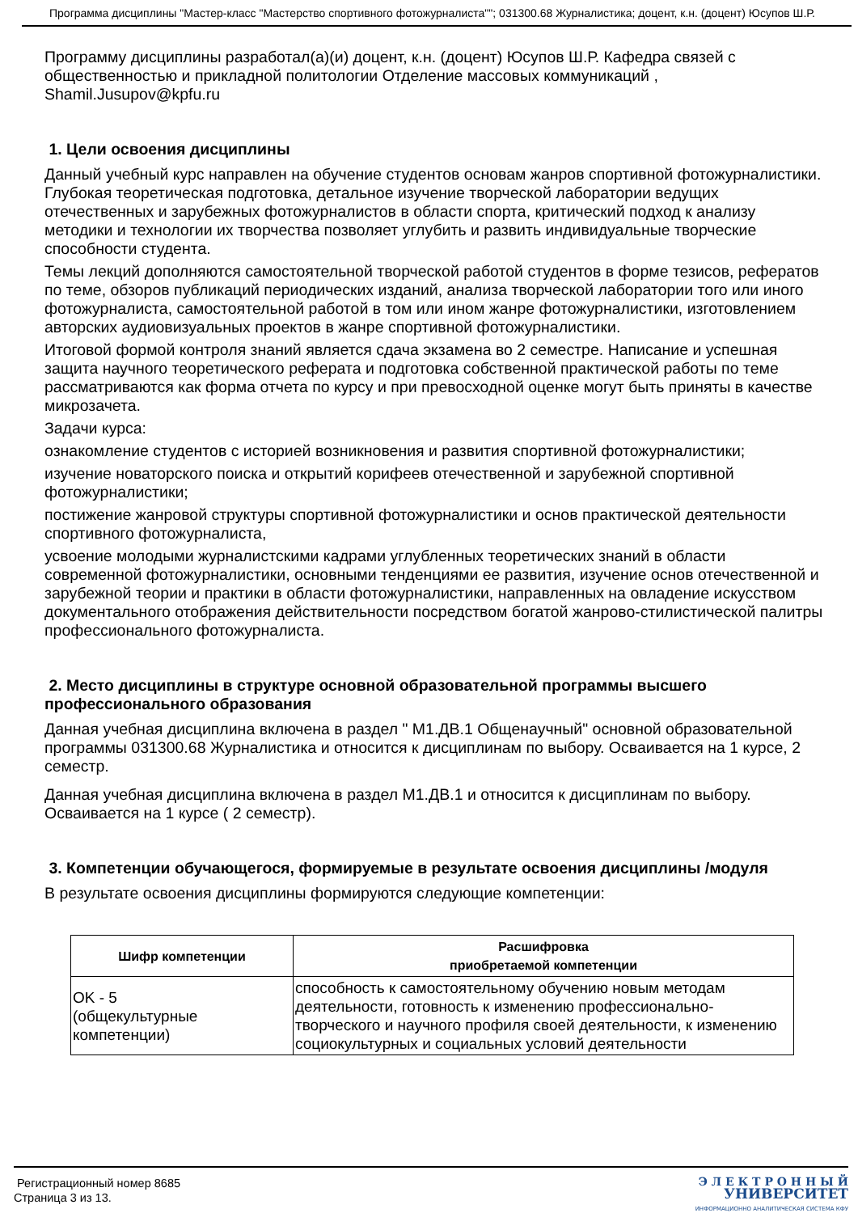Программа дисциплины "Мастер-класс "Мастерство спортивного фотожурналиста""; 031300.68 Журналистика; доцент, к.н. (доцент) Юсупов Ш.Р.
Программу дисциплины разработал(а)(и) доцент, к.н. (доцент) Юсупов Ш.Р. Кафедра связей с общественностью и прикладной политологии Отделение массовых коммуникаций , Shamil.Jusupov@kpfu.ru
1. Цели освоения дисциплины
Данный учебный курс направлен на обучение студентов основам жанров спортивной фотожурналистики. Глубокая теоретическая подготовка, детальное изучение творческой лаборатории ведущих отечественных и зарубежных фотожурналистов в области спорта, критический подход к анализу методики и технологии их творчества позволяет углубить и развить индивидуальные творческие способности студента.
Темы лекций дополняются самостоятельной творческой работой студентов в форме тезисов, рефератов по теме, обзоров публикаций периодических изданий, анализа творческой лаборатории того или иного фотожурналиста, самостоятельной работой в том или ином жанре фотожурналистики, изготовлением авторских аудиовизуальных проектов в жанре спортивной фотожурналистики.
Итоговой формой контроля знаний является сдача экзамена во 2 семестре. Написание и успешная защита научного теоретического реферата и подготовка собственной практической работы по теме рассматриваются как форма отчета по курсу и при превосходной оценке могут быть приняты в качестве микрозачета.
Задачи курса:
ознакомление студентов с историей возникновения и развития спортивной фотожурналистики;
изучение новаторского поиска и открытий корифеев отечественной и зарубежной спортивной фотожурналистики;
постижение жанровой структуры спортивной фотожурналистики и основ практической деятельности спортивного фотожурналиста,
усвоение молодыми журналистскими кадрами углубленных теоретических знаний в области современной фотожурналистики, основными тенденциями ее развития, изучение основ отечественной и зарубежной теории и практики в области фотожурналистики, направленных на овладение искусством документального отображения действительности посредством богатой жанрово-стилистической палитры профессионального фотожурналиста.
2. Место дисциплины в структуре основной образовательной программы высшего профессионального образования
Данная учебная дисциплина включена в раздел " М1.ДВ.1 Общенаучный" основной образовательной программы 031300.68 Журналистика и относится к дисциплинам по выбору. Осваивается на 1 курсе, 2 семестр.
Данная учебная дисциплина включена в раздел М1.ДВ.1 и относится к дисциплинам по выбору. Осваивается на 1 курсе ( 2 семестр).
3. Компетенции обучающегося, формируемые в результате освоения дисциплины /модуля
В результате освоения дисциплины формируются следующие компетенции:
| Шифр компетенции | Расшифровка приобретаемой компетенции |
| --- | --- |
| OK - 5 (общекультурные компетенции) | способность к самостоятельному обучению новым методам деятельности, готовность к изменению профессионально-творческого и научного профиля своей деятельности, к изменению социокультурных и социальных условий деятельности |
Регистрационный номер 8685
Страница 3 из 13.
Э Л Е К Т Р О Н Н Ы Й
УНИВЕРСИТЕТ
ИНФОРМАЦИОННО АНАЛИТИЧЕСКАЯ СИСТЕМА КФУ